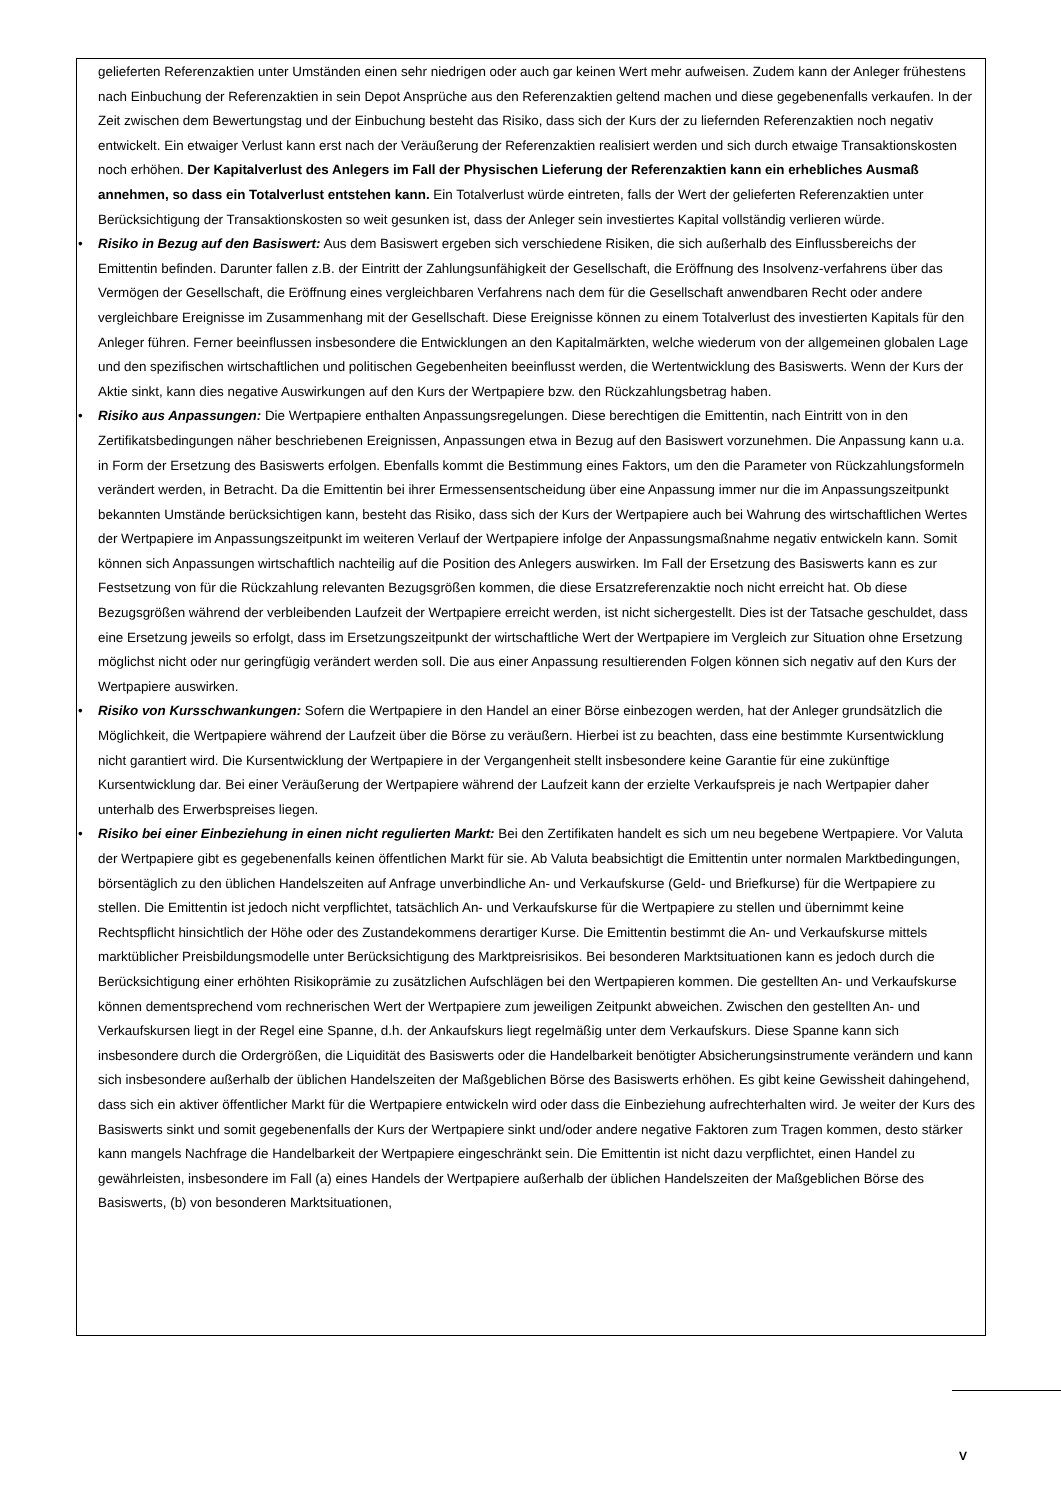gelieferten Referenzaktien unter Umständen einen sehr niedrigen oder auch gar keinen Wert mehr aufweisen. Zudem kann der Anleger frühestens nach Einbuchung der Referenzaktien in sein Depot Ansprüche aus den Referenzaktien geltend machen und diese gegebenenfalls verkaufen. In der Zeit zwischen dem Bewertungstag und der Einbuchung besteht das Risiko, dass sich der Kurs der zu liefernden Referenzaktien noch negativ entwickelt. Ein etwaiger Verlust kann erst nach der Veräußerung der Referenzaktien realisiert werden und sich durch etwaige Transaktionskosten noch erhöhen. Der Kapitalverlust des Anlegers im Fall der Physischen Lieferung der Referenzaktien kann ein erhebliches Ausmaß annehmen, so dass ein Totalverlust entstehen kann. Ein Totalverlust würde eintreten, falls der Wert der gelieferten Referenzaktien unter Berücksichtigung der Transaktionskosten so weit gesunken ist, dass der Anleger sein investiertes Kapital vollständig verlieren würde.
• Risiko in Bezug auf den Basiswert: Aus dem Basiswert ergeben sich verschiedene Risiken, die sich außerhalb des Einflussbereichs der Emittentin befinden. Darunter fallen z.B. der Eintritt der Zahlungsunfähigkeit der Gesellschaft, die Eröffnung des Insolvenz-verfahrens über das Vermögen der Gesellschaft, die Eröffnung eines vergleichbaren Verfahrens nach dem für die Gesellschaft anwendbaren Recht oder andere vergleichbare Ereignisse im Zusammenhang mit der Gesellschaft. Diese Ereignisse können zu einem Totalverlust des investierten Kapitals für den Anleger führen. Ferner beeinflussen insbesondere die Entwicklungen an den Kapitalmärkten, welche wiederum von der allgemeinen globalen Lage und den spezifischen wirtschaftlichen und politischen Gegebenheiten beeinflusst werden, die Wertentwicklung des Basiswerts. Wenn der Kurs der Aktie sinkt, kann dies negative Auswirkungen auf den Kurs der Wertpapiere bzw. den Rückzahlungsbetrag haben.
• Risiko aus Anpassungen: Die Wertpapiere enthalten Anpassungsregelungen. Diese berechtigen die Emittentin, nach Eintritt von in den Zertifikatsbedingungen näher beschriebenen Ereignissen, Anpassungen etwa in Bezug auf den Basiswert vorzunehmen. Die Anpassung kann u.a. in Form der Ersetzung des Basiswerts erfolgen. Ebenfalls kommt die Bestimmung eines Faktors, um den die Parameter von Rückzahlungsformeln verändert werden, in Betracht. Da die Emittentin bei ihrer Ermessensentscheidung über eine Anpassung immer nur die im Anpassungszeitpunkt bekannten Umstände berücksichtigen kann, besteht das Risiko, dass sich der Kurs der Wertpapiere auch bei Wahrung des wirtschaftlichen Wertes der Wertpapiere im Anpassungszeitpunkt im weiteren Verlauf der Wertpapiere infolge der Anpassungsmaßnahme negativ entwickeln kann. Somit können sich Anpassungen wirtschaftlich nachteilig auf die Position des Anlegers auswirken. Im Fall der Ersetzung des Basiswerts kann es zur Festsetzung von für die Rückzahlung relevanten Bezugsgrößen kommen, die diese Ersatzreferenzaktie noch nicht erreicht hat. Ob diese Bezugsgrößen während der verbleibenden Laufzeit der Wertpapiere erreicht werden, ist nicht sichergestellt. Dies ist der Tatsache geschuldet, dass eine Ersetzung jeweils so erfolgt, dass im Ersetzungszeitpunkt der wirtschaftliche Wert der Wertpapiere im Vergleich zur Situation ohne Ersetzung möglichst nicht oder nur geringfügig verändert werden soll. Die aus einer Anpassung resultierenden Folgen können sich negativ auf den Kurs der Wertpapiere auswirken.
• Risiko von Kursschwankungen: Sofern die Wertpapiere in den Handel an einer Börse einbezogen werden, hat der Anleger grundsätzlich die Möglichkeit, die Wertpapiere während der Laufzeit über die Börse zu veräußern. Hierbei ist zu beachten, dass eine bestimmte Kursentwicklung nicht garantiert wird. Die Kursentwicklung der Wertpapiere in der Vergangenheit stellt insbesondere keine Garantie für eine zukünftige Kursentwicklung dar. Bei einer Veräußerung der Wertpapiere während der Laufzeit kann der erzielte Verkaufspreis je nach Wertpapier daher unterhalb des Erwerbspreises liegen.
• Risiko bei einer Einbeziehung in einen nicht regulierten Markt: Bei den Zertifikaten handelt es sich um neu begebene Wertpapiere. Vor Valuta der Wertpapiere gibt es gegebenenfalls keinen öffentlichen Markt für sie. Ab Valuta beabsichtigt die Emittentin unter normalen Marktbedingungen, börsentäglich zu den üblichen Handelszeiten auf Anfrage unverbindliche An- und Verkaufskurse (Geld- und Briefkurse) für die Wertpapiere zu stellen. Die Emittentin ist jedoch nicht verpflichtet, tatsächlich An- und Verkaufskurse für die Wertpapiere zu stellen und übernimmt keine Rechtspflicht hinsichtlich der Höhe oder des Zustandekommens derartiger Kurse. Die Emittentin bestimmt die An- und Verkaufskurse mittels marktüblicher Preisbildungsmodelle unter Berücksichtigung des Marktpreisrisikos. Bei besonderen Marktsituationen kann es jedoch durch die Berücksichtigung einer erhöhten Risikoprämie zu zusätzlichen Aufschlägen bei den Wertpapieren kommen. Die gestellten An- und Verkaufskurse können dementsprechend vom rechnerischen Wert der Wertpapiere zum jeweiligen Zeitpunkt abweichen. Zwischen den gestellten An- und Verkaufskursen liegt in der Regel eine Spanne, d.h. der Ankaufskurs liegt regelmäßig unter dem Verkaufskurs. Diese Spanne kann sich insbesondere durch die Ordergrößen, die Liquidität des Basiswerts oder die Handelbarkeit benötigter Absicherungsinstrumente verändern und kann sich insbesondere außerhalb der üblichen Handelszeiten der Maßgeblichen Börse des Basiswerts erhöhen. Es gibt keine Gewissheit dahingehend, dass sich ein aktiver öffentlicher Markt für die Wertpapiere entwickeln wird oder dass die Einbeziehung aufrechterhalten wird. Je weiter der Kurs des Basiswerts sinkt und somit gegebenenfalls der Kurs der Wertpapiere sinkt und/oder andere negative Faktoren zum Tragen kommen, desto stärker kann mangels Nachfrage die Handelbarkeit der Wertpapiere eingeschränkt sein. Die Emittentin ist nicht dazu verpflichtet, einen Handel zu gewährleisten, insbesondere im Fall (a) eines Handels der Wertpapiere außerhalb der üblichen Handelszeiten der Maßgeblichen Börse des Basiswerts, (b) von besonderen Marktsituationen,
V